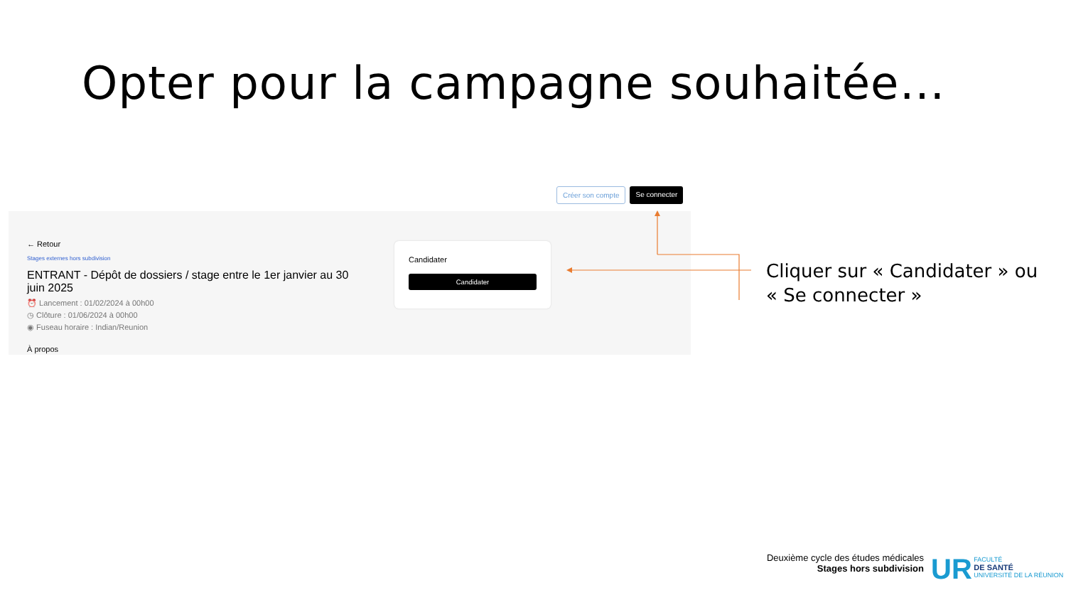Opter pour la campagne souhaitée…
Créer son compte Se connecter
← Retour
Stages externes hors subdivision
ENTRANT - Dépôt de dossiers / stage entre le 1er janvier au 30 juin 2025
⏰ Lancement : 01/02/2024 à 00h00
◷ Clôture : 01/06/2024 à 00h00
◉ Fuseau horaire : Indian/Reunion
À propos
Candidater
Candidater
Cliquer sur « Candidater » ou
« Se connecter »
Deuxième cycle des études médicales
Stages hors subdivision
UR FACULTÉ
DE SANTÉ
UNIVERSITÉ DE LA RÉUNION